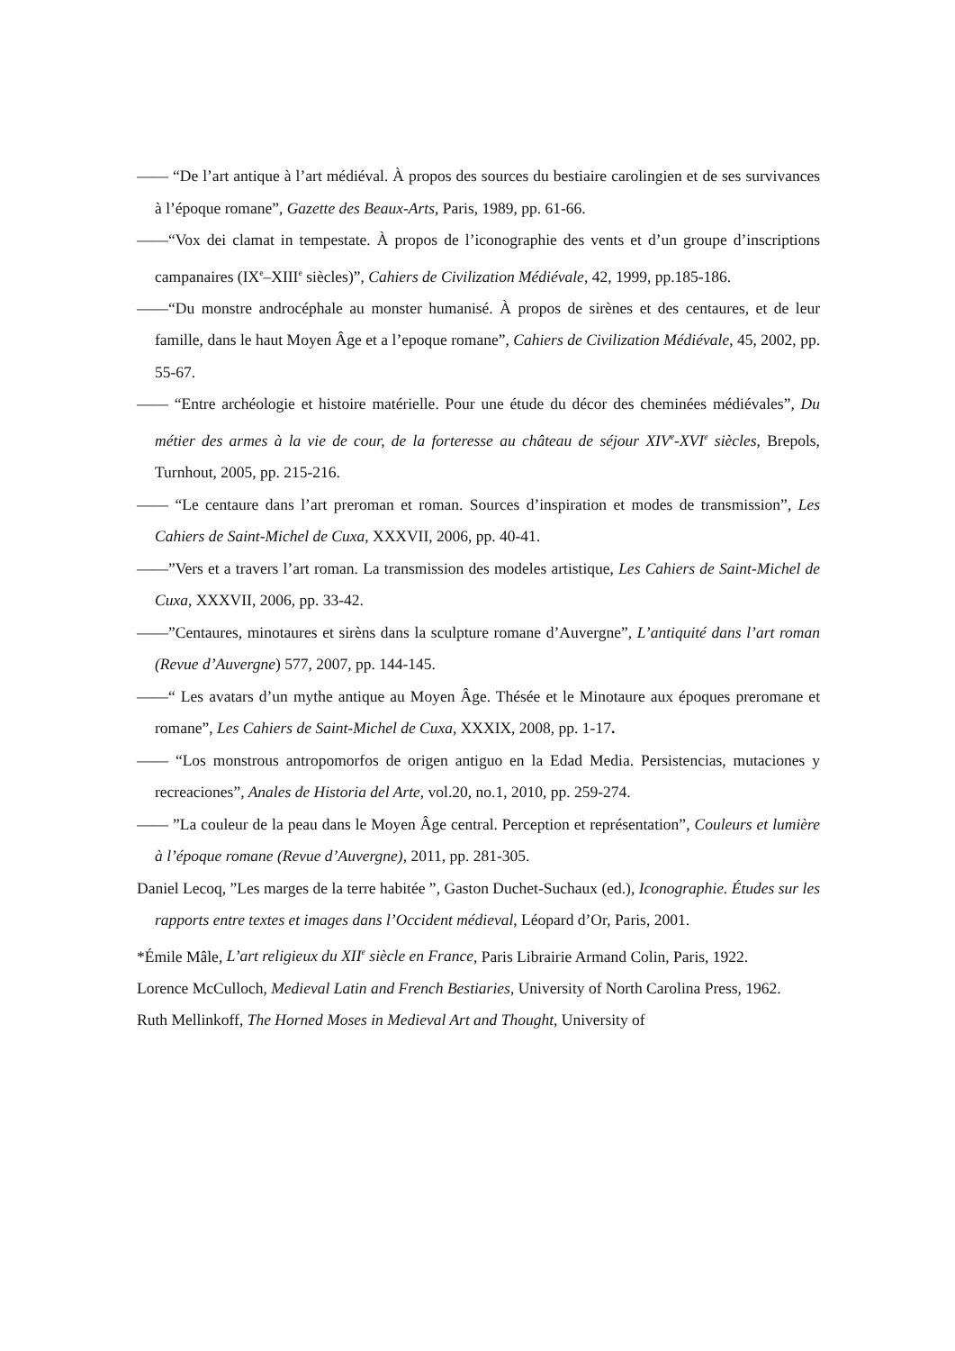—— “De l’art antique à l’art médiéval. À propos des sources du bestiaire carolingien et de ses survivances à l’époque romane”, Gazette des Beaux-Arts, Paris, 1989, pp. 61-66.
——“Vox dei clamat in tempestate. À propos de l’iconographie des vents et d’un groupe d’inscriptions campanaires (IX<sup>e</sup>–XIII<sup>e</sup> siècles)”, Cahiers de Civilization Médiévale, 42, 1999, pp.185-186.
——“Du monstre androcéphale au monster humanisé. À propos de sirènes et des centaures, et de leur famille, dans le haut Moyen Âge et a l’epoque romane”, Cahiers de Civilization Médiévale, 45, 2002, pp. 55-67.
—— “Entre archéologie et histoire matérielle. Pour une étude du décor des cheminées médiévales”, Du métier des armes à la vie de cour, de la forteresse au château de séjour XIV<sup>e</sup>-XVI<sup>e</sup> siècles, Brepols, Turnhout, 2005, pp. 215-216.
—— “Le centaure dans l’art preroman et roman. Sources d’inspiration et modes de transmission”, Les Cahiers de Saint-Michel de Cuxa, XXXVII, 2006, pp. 40-41.
——”Vers et a travers l’art roman. La transmission des modeles artistique, Les Cahiers de Saint-Michel de Cuxa, XXXVII, 2006, pp. 33-42.
——”Centaures, minotaures et sirèns dans la sculpture romane d’Auvergne”, L’antiquité dans l’art roman (Revue d’Auvergne) 577, 2007, pp. 144-145.
——“ Les avatars d’un mythe antique au Moyen Âge. Thésée et le Minotaure aux époques preromane et romane”, Les Cahiers de Saint-Michel de Cuxa, XXXIX, 2008, pp. 1-17.
—— “Los monstrous antropomorfos de origen antiguo en la Edad Media. Persistencias, mutaciones y recreaciones”, Anales de Historia del Arte, vol.20, no.1, 2010, pp. 259-274.
—— ”La couleur de la peau dans le Moyen Âge central. Perception et représentation”, Couleurs et lumière à l’époque romane (Revue d’Auvergne), 2011, pp. 281-305.
Daniel Lecoq, ”Les marges de la terre habitée ”, Gaston Duchet-Suchaux (ed.), Iconographie. Études sur les rapports entre textes et images dans l’Occident médieval, Léopard d’Or, Paris, 2001.
*Émile Mâle, L’art religieux du XII<sup>e</sup> siècle en France, Paris Librairie Armand Colin, Paris, 1922.
Lorence McCulloch, Medieval Latin and French Bestiaries, University of North Carolina Press, 1962.
Ruth Mellinkoff, The Horned Moses in Medieval Art and Thought, University of